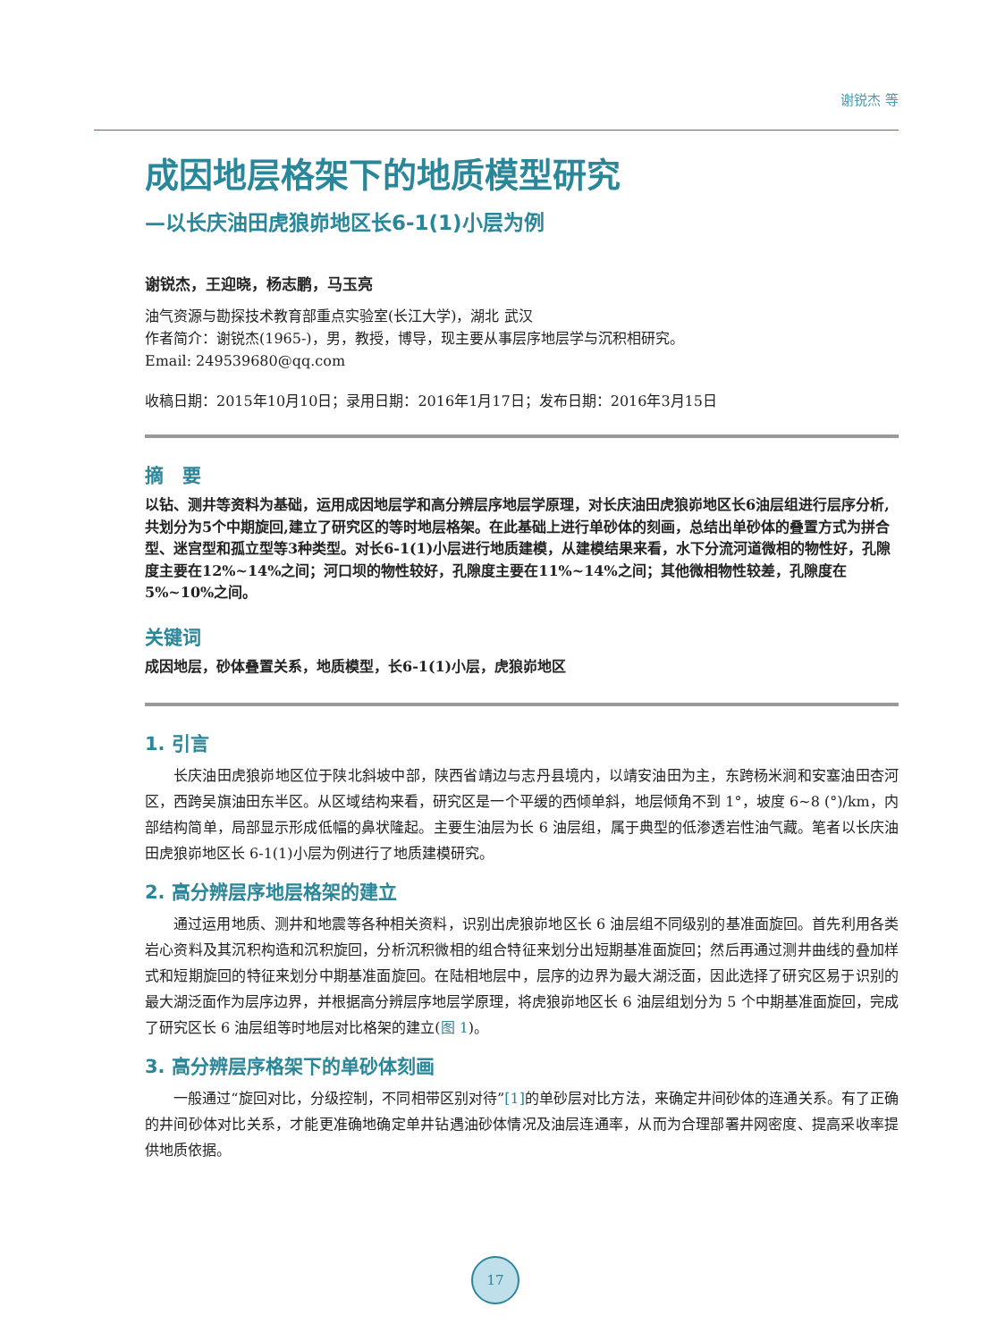谢锐杰 等
成因地层格架下的地质模型研究
—以长庆油田虎狼峁地区长6-1(1)小层为例
谢锐杰，王迎晓，杨志鹏，马玉亮
油气资源与勘探技术教育部重点实验室(长江大学)，湖北 武汉
作者简介：谢锐杰(1965-)，男，教授，博导，现主要从事层序地层学与沉积相研究。
Email: 249539680@qq.com
收稿日期：2015年10月10日；录用日期：2016年1月17日；发布日期：2016年3月15日
摘　要
以钻、测井等资料为基础，运用成因地层学和高分辨层序地层学原理，对长庆油田虎狼峁地区长6油层组进行层序分析,共划分为5个中期旋回,建立了研究区的等时地层格架。在此基础上进行单砂体的刻画，总结出单砂体的叠置方式为拼合型、迷宫型和孤立型等3种类型。对长6-1(1)小层进行地质建模，从建模结果来看，水下分流河道微相的物性好，孔隙度主要在12%~14%之间；河口坝的物性较好，孔隙度主要在11%~14%之间；其他微相物性较差，孔隙度在5%~10%之间。
关键词
成因地层，砂体叠置关系，地质模型，长6-1(1)小层，虎狼峁地区
1. 引言
长庆油田虎狼峁地区位于陕北斜坡中部，陕西省靖边与志丹县境内，以靖安油田为主，东跨杨米涧和安塞油田杏河区，西跨吴旗油田东半区。从区域结构来看，研究区是一个平缓的西倾单斜，地层倾角不到 1°，坡度 6~8 (°)/km，内部结构简单，局部显示形成低幅的鼻状隆起。主要生油层为长 6 油层组，属于典型的低渗透岩性油气藏。笔者以长庆油田虎狼峁地区长 6-1(1)小层为例进行了地质建模研究。
2. 高分辨层序地层格架的建立
通过运用地质、测井和地震等各种相关资料，识别出虎狼峁地区长 6 油层组不同级别的基准面旋回。首先利用各类岩心资料及其沉积构造和沉积旋回，分析沉积微相的组合特征来划分出短期基准面旋回；然后再通过测井曲线的叠加样式和短期旋回的特征来划分中期基准面旋回。在陆相地层中，层序的边界为最大湖泛面，因此选择了研究区易于识别的最大湖泛面作为层序边界，并根据高分辨层序地层学原理，将虎狼峁地区长 6 油层组划分为 5 个中期基准面旋回，完成了研究区长 6 油层组等时地层对比格架的建立(图 1)。
3. 高分辨层序格架下的单砂体刻画
一般通过“旋回对比，分级控制，不同相带区别对待”[1] 的单砂层对比方法，来确定井间砂体的连通关系。有了正确的井间砂体对比关系，才能更准确地确定单井钻遇油砂体情况及油层连通率，从而为合理部署井网密度、提高采收率提供地质依据。
17